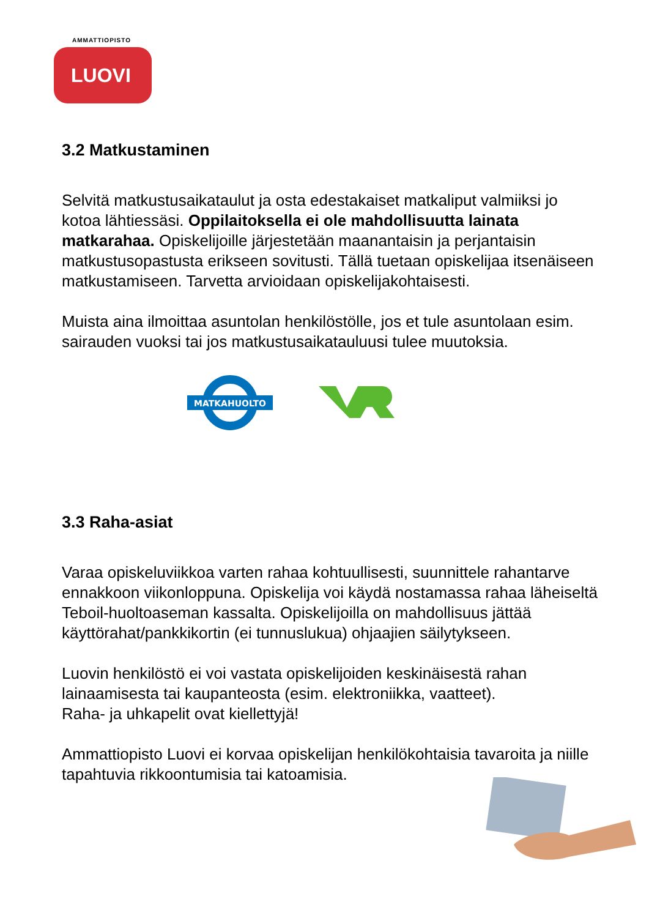AMMATTIOPISTO
LUOVI
3.2 Matkustaminen
Selvitä matkustusaikataulut ja osta edestakaiset matkaliput valmiiksi jo kotoa lähtiessäsi. Oppilaitoksella ei ole mahdollisuutta lainata matkarahaa. Opiskelijoille järjestetään maanantaisin ja perjantaisin matkustusopastusta erikseen sovitusti. Tällä tuetaan opiskelijaa itsenäiseen matkustamiseen. Tarvetta arvioidaan opiskelijakohtaisesti.
Muista aina ilmoittaa asuntolan henkilöstölle, jos et tule asuntolaan esim. sairauden vuoksi tai jos matkustusaikatauluusi tulee muutoksia.
MATKAHUOLTO
3.3 Raha-asiat
Varaa opiskeluviikkoa varten rahaa kohtuullisesti, suunnittele rahantarve ennakkoon viikonloppuna. Opiskelija voi käydä nostamassa rahaa läheiseltä Teboil-huoltoaseman kassalta. Opiskelijoilla on mahdollisuus jättää käyttörahat/pankkikortin (ei tunnuslukua) ohjaajien säilytykseen.
Luovin henkilöstö ei voi vastata opiskelijoiden keskinäisestä rahan lainaamisesta tai kaupanteosta (esim. elektroniikka, vaatteet).
Raha- ja uhkapelit ovat kiellettyjä!
Ammattiopisto Luovi ei korvaa opiskelijan henkilökohtaisia tavaroita ja niille tapahtuvia rikkoontumisia tai katoamisia.